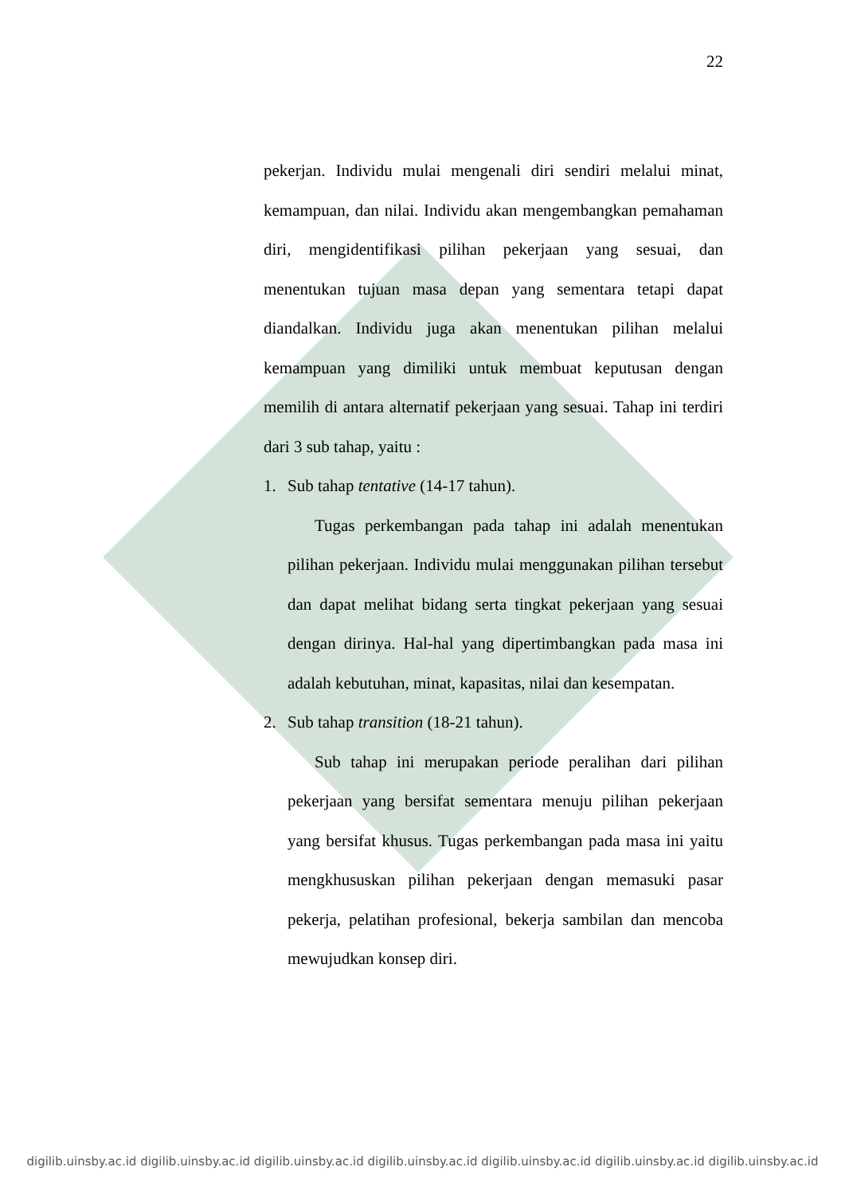22
pekerjan. Individu mulai mengenali diri sendiri melalui minat, kemampuan, dan nilai. Individu akan mengembangkan pemahaman diri, mengidentifikasi pilihan pekerjaan yang sesuai, dan menentukan tujuan masa depan yang sementara tetapi dapat diandalkan. Individu juga akan menentukan pilihan melalui kemampuan yang dimiliki untuk membuat keputusan dengan memilih di antara alternatif pekerjaan yang sesuai. Tahap ini terdiri dari 3 sub tahap, yaitu :
1. Sub tahap tentative (14-17 tahun).
Tugas perkembangan pada tahap ini adalah menentukan pilihan pekerjaan. Individu mulai menggunakan pilihan tersebut dan dapat melihat bidang serta tingkat pekerjaan yang sesuai dengan dirinya. Hal-hal yang dipertimbangkan pada masa ini adalah kebutuhan, minat, kapasitas, nilai dan kesempatan.
2. Sub tahap transition (18-21 tahun).
Sub tahap ini merupakan periode peralihan dari pilihan pekerjaan yang bersifat sementara menuju pilihan pekerjaan yang bersifat khusus. Tugas perkembangan pada masa ini yaitu mengkhususkan pilihan pekerjaan dengan memasuki pasar pekerja, pelatihan profesional, bekerja sambilan dan mencoba mewujudkan konsep diri.
digilib.uinsby.ac.id digilib.uinsby.ac.id digilib.uinsby.ac.id digilib.uinsby.ac.id digilib.uinsby.ac.id digilib.uinsby.ac.id digilib.uinsby.ac.id